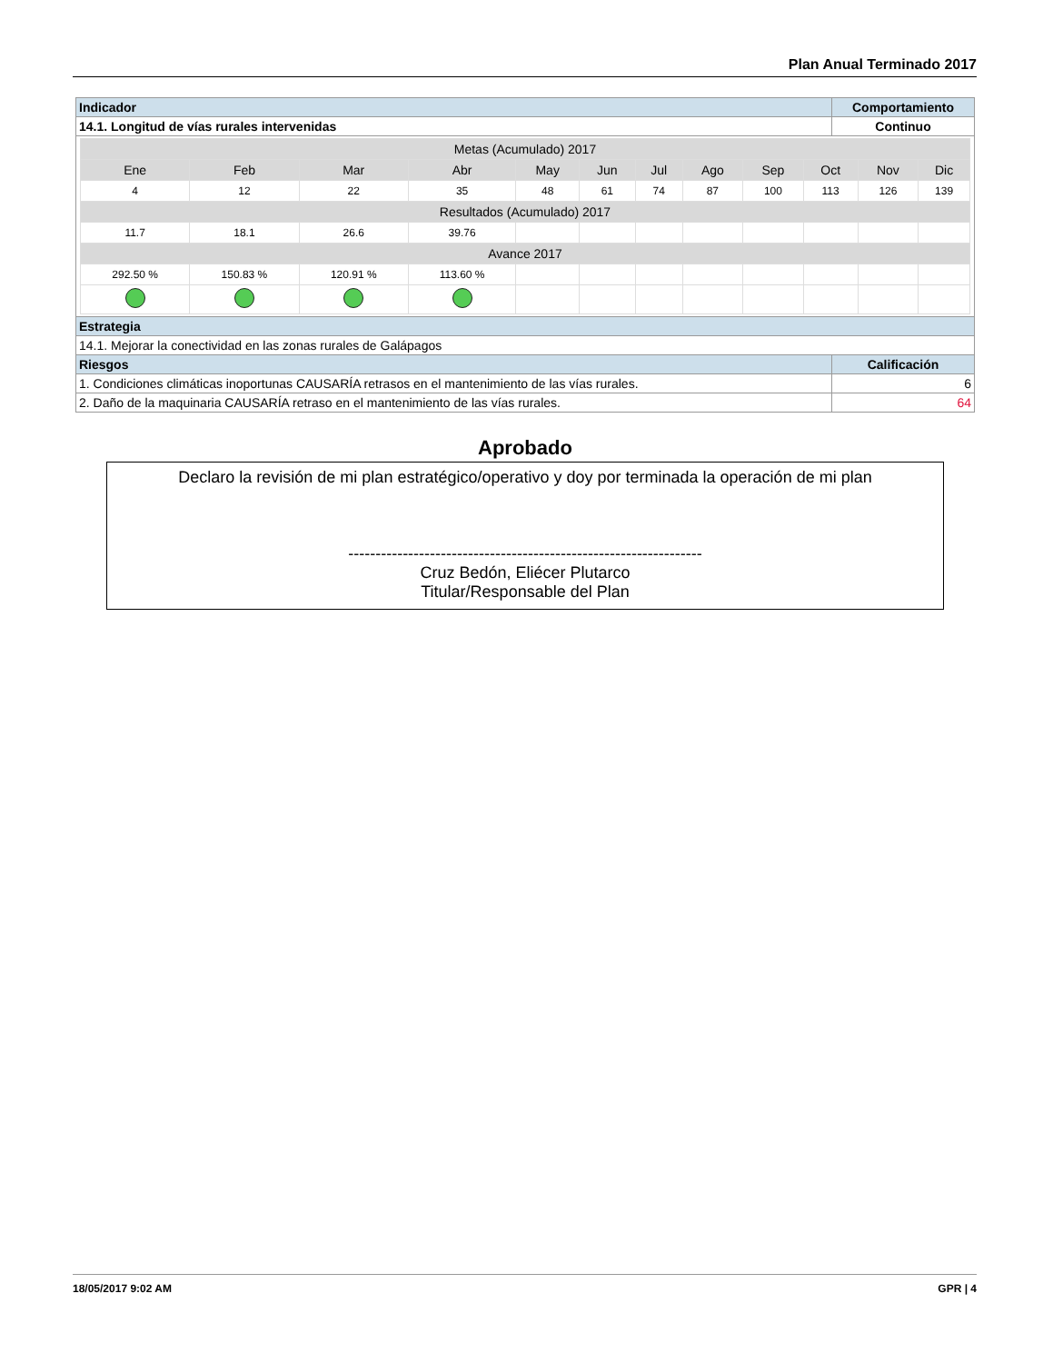Plan Anual Terminado 2017
| Indicador | Comportamiento |
| --- | --- |
| 14.1. Longitud de vías rurales intervenidas | Continuo |
| / Metas (Acumulado) 2017 / / / / / / / / / / / / / Ene / Feb / Mar / Abr / May / Jun / Jul / Ago / Sep / Oct / Nov / Dic / / 4 / 12 / 22 / 35 / 48 / 61 / 74 / 87 / 100 / 113 / 126 / 139 / / Resultados (Acumulado) 2017 / / / / / / / / / / / / / 11.7 / 18.1 / 26.6 / 39.76 / / / / / / / / / / Avance 2017 / / / / / / / / / / / / / 292.50 % / 150.83 % / 120.91 % / 113.60 % / / / / / / / / / | |
| Estrategia | |
| 14.1. Mejorar la conectividad en las zonas rurales de Galápagos | |
| Riesgos | Calificación |
| 1. Condiciones climáticas inoportunas CAUSARÍA retrasos en el mantenimiento de las vías rurales. | 6 |
| 2. Daño de la maquinaria CAUSARÍA retraso en el mantenimiento de las vías rurales. | 64 |
Aprobado
Declaro la revisión de mi plan estratégico/operativo y doy por terminada la operación de mi plan
-----------------------------------------------------------------
Cruz Bedón, Eliécer Plutarco
Titular/Responsable del Plan
18/05/2017 9:02 AM GPR | 4